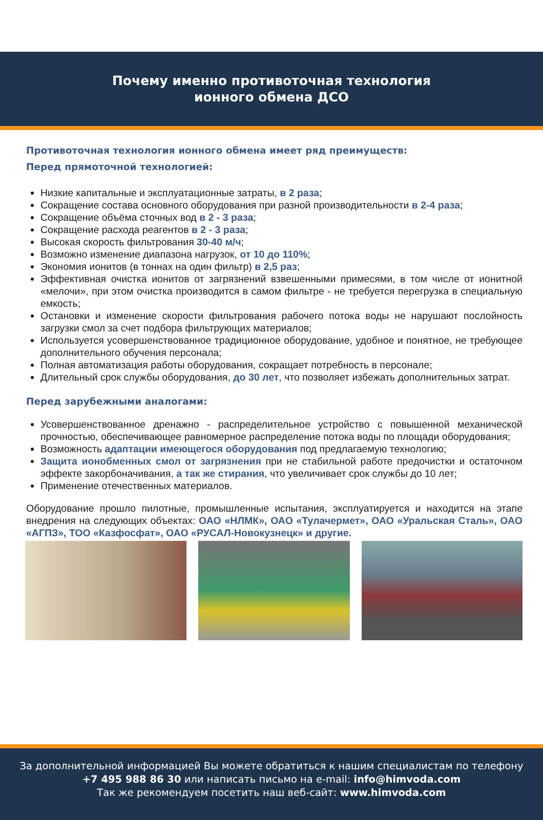Почему именно противоточная технология
ионного обмена ДСО
Противоточная технология ионного обмена имеет ряд преимуществ:
Перед прямоточной технологией:
Низкие капитальные и эксплуатационные затраты, в 2 раза;
Сокращение состава основного оборудования при разной производительности в 2-4 раза;
Сокращение объёма сточных вод в 2 - 3 раза;
Сокращение расхода реагентов в 2 - 3 раза;
Высокая скорость фильтрования 30-40 м/ч;
Возможно изменение диапазона нагрузок, от 10 до 110%;
Экономия ионитов (в тоннах на один фильтр) в 2,5 раз;
Эффективная очистка ионитов от загрязнений взвешенными примесями, в том числе от ионитной «мелочи», при этом очистка производится в самом фильтре - не требуется перегрузка в специальную емкость;
Остановки и изменение скорости фильтрования рабочего потока воды не нарушают послойность загрузки смол за счет подбора фильтрующих материалов;
Используется усовершенствованное традиционное оборудование, удобное и понятное, не требующее дополнительного обучения персонала;
Полная автоматизация работы оборудования, сокращает потребность в персонале;
Длительный срок службы оборудования, до 30 лет, что позволяет избежать дополнительных затрат.
Перед зарубежными аналогами:
Усовершенствованное дренажно - распределительное устройство с повышенной механической прочностью, обеспечивающее равномерное распределение потока воды по площади оборудования;
Возможность адаптации имеющегося оборудования под предлагаемую технологию;
Защита ионобменных смол от загрязнения при не стабильной работе предочистки и остаточном эффекте закорбоначивания, а так же стирания, что увеличивает срок службы до 10 лет;
Применение отечественных материалов.
Оборудование прошло пилотные, промышленные испытания, эксплуатируется и находится на этапе внедрения на следующих объектах: ОАО «НЛМК», ОАО «Тулачермет», ОАО «Уральская Сталь», ОАО «АГПЗ», ТОО «Казфосфат», ОАО «РУСАЛ-Новокузнецк» и другие.
За дополнительной информацией Вы можете обратиться к нашим специалистам по телефону
+7 495 988 86 30 или написать письмо на e-mail: info@himvoda.com
Так же рекомендуем посетить наш веб-сайт: www.himvoda.com